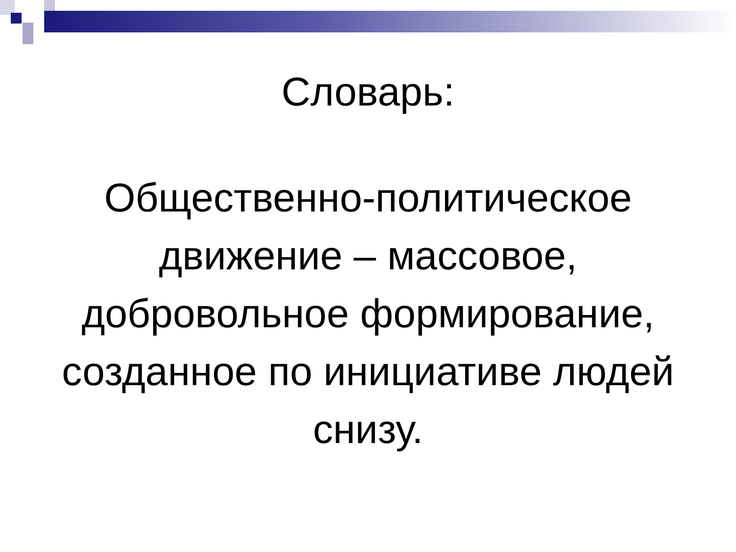Словарь:
Общественно-политическое движение – массовое, добровольное формирование, созданное по инициативе людей снизу.